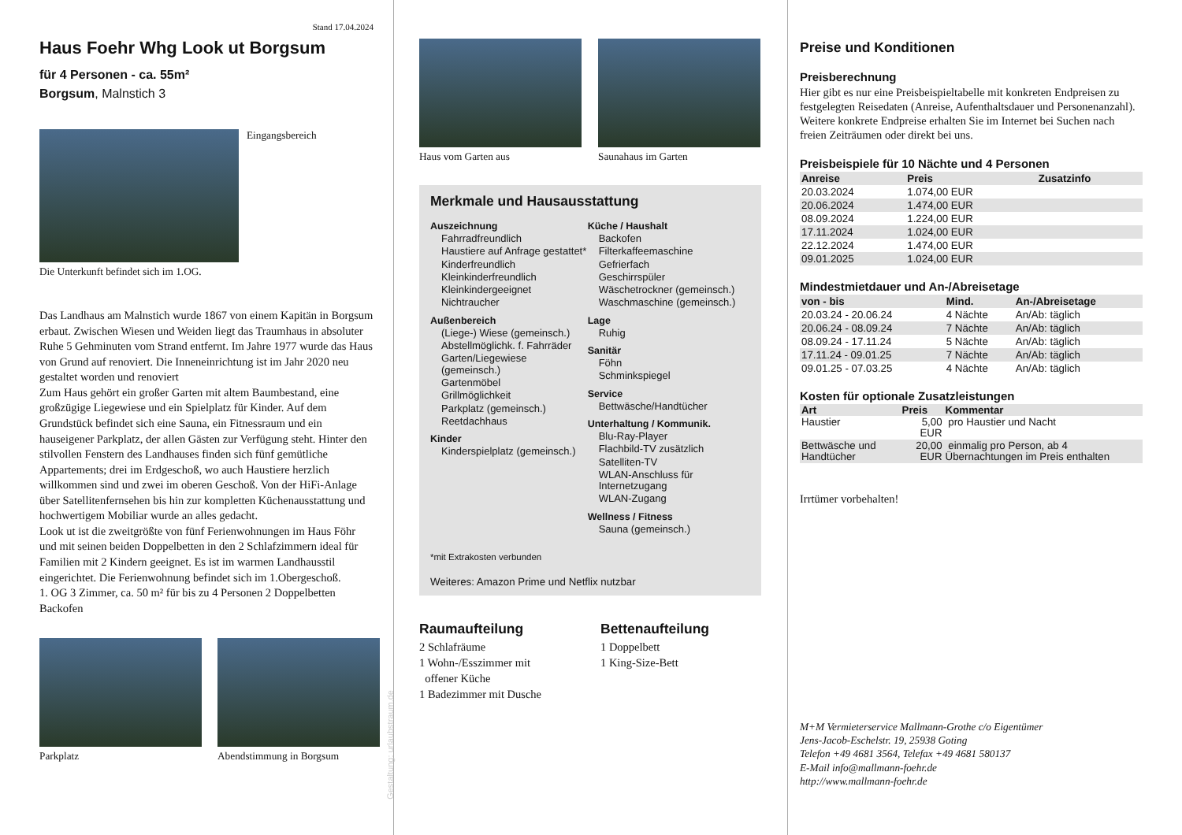Stand 17.04.2024
Haus Foehr Whg Look ut Borgsum
für 4 Personen - ca. 55m²
Borgsum, Malnstich 3
Eingangsbereich
Die Unterkunft befindet sich im 1.OG.
Das Landhaus am Malnstich wurde 1867 von einem Kapitän in Borgsum erbaut. Zwischen Wiesen und Weiden liegt das Traumhaus in absoluter Ruhe 5 Gehminuten vom Strand entfernt. Im Jahre 1977 wurde das Haus von Grund auf renoviert. Die Inneneinrichtung ist im Jahr 2020 neu gestaltet worden und renoviert
Zum Haus gehört ein großer Garten mit altem Baumbestand, eine großzügige Liegewiese und ein Spielplatz für Kinder. Auf dem Grundstück befindet sich eine Sauna, ein Fitnessraum und ein hauseigener Parkplatz, der allen Gästen zur Verfügung steht. Hinter den stilvollen Fenstern des Landhauses finden sich fünf gemütliche Appartements; drei im Erdgeschoß, wo auch Haustiere herzlich willkommen sind und zwei im oberen Geschoß. Von der HiFi-Anlage über Satellitenfernsehen bis hin zur kompletten Küchenausstattung und hochwertigem Mobiliar wurde an alles gedacht.
Look ut ist die zweitgrößte von fünf Ferienwohnungen im Haus Föhr und mit seinen beiden Doppelbetten in den 2 Schlafzimmern ideal für Familien mit 2 Kindern geeignet. Es ist im warmen Landhausstil eingerichtet. Die Ferienwohnung befindet sich im 1.Obergeschoß.
1. OG 3 Zimmer, ca. 50 m² für bis zu 4 Personen 2 Doppelbetten Backofen
Parkplatz Abendstimmung in Borgsum
Gestaltung: urlaubstraum.de
Haus vom Garten aus Saunahaus im Garten
Merkmale und Hausausstattung
Auszeichnung
Fahrradfreundlich
Haustiere auf Anfrage gestattet*
Kinderfreundlich
Kleinkinderfreundlich
Kleinkindergeeignet
Nichtraucher
Außenbereich
(Liege-) Wiese (gemeinsch.)
Abstellmöglichk. f. Fahrräder
Garten/Liegewiese (gemeinsch.)
Gartenmöbel
Grillmöglichkeit
Parkplatz (gemeinsch.)
Reetdachhaus
Kinder
Kinderspielplatz (gemeinsch.)
Küche / Haushalt
Backofen
Filterkaffeemaschine
Gefrierfach
Geschirrspüler
Wäschetrockner (gemeinsch.)
Waschmaschine (gemeinsch.)
Lage
Ruhig
Sanitär
Föhn
Schminkspiegel
Service
Bettwäsche/Handtücher
Unterhaltung / Kommunik.
Blu-Ray-Player
Flachbild-TV zusätzlich
Satelliten-TV
WLAN-Anschluss für Internetzugang
WLAN-Zugang
Wellness / Fitness
Sauna (gemeinsch.)
*mit Extrakosten verbunden
Weiteres: Amazon Prime und Netflix nutzbar
Raumaufteilung
2 Schlafräume
1 Wohn-/Esszimmer mit
offener Küche
1 Badezimmer mit Dusche
Bettenaufteilung
1 Doppelbett
1 King-Size-Bett
Preise und Konditionen
Preisberechnung
Hier gibt es nur eine Preisbeispieltabelle mit konkreten Endpreisen zu festgelegten Reisedaten (Anreise, Aufenthaltsdauer und Personenanzahl). Weitere konkrete Endpreise erhalten Sie im Internet bei Suchen nach freien Zeiträumen oder direkt bei uns.
Preisbeispiele für 10 Nächte und 4 Personen
| Anreise | Preis | Zusatzinfo |
| --- | --- | --- |
| 20.03.2024 | 1.074,00 EUR | |
| 20.06.2024 | 1.474,00 EUR | |
| 08.09.2024 | 1.224,00 EUR | |
| 17.11.2024 | 1.024,00 EUR | |
| 22.12.2024 | 1.474,00 EUR | |
| 09.01.2025 | 1.024,00 EUR | |
Mindestmietdauer und An-/Abreisetage
| von - bis | Mind. | An-/Abreisetage |
| --- | --- | --- |
| 20.03.24 - 20.06.24 | 4 Nächte | An/Ab: täglich |
| 20.06.24 - 08.09.24 | 7 Nächte | An/Ab: täglich |
| 08.09.24 - 17.11.24 | 5 Nächte | An/Ab: täglich |
| 17.11.24 - 09.01.25 | 7 Nächte | An/Ab: täglich |
| 09.01.25 - 07.03.25 | 4 Nächte | An/Ab: täglich |
Kosten für optionale Zusatzleistungen
| Art | Preis | Kommentar |
| --- | --- | --- |
| Haustier | 5,00 EUR | pro Haustier und Nacht |
| Bettwäsche und Handtücher | 20,00 EUR | einmalig pro Person, ab 4 Übernachtungen im Preis enthalten |
Irrtümer vorbehalten!
M+M Vermieterservice Mallmann-Grothe c/o Eigentümer
Jens-Jacob-Eschelstr. 19, 25938 Goting
Telefon +49 4681 3564, Telefax +49 4681 580137
E-Mail info@mallmann-foehr.de
http://www.mallmann-foehr.de